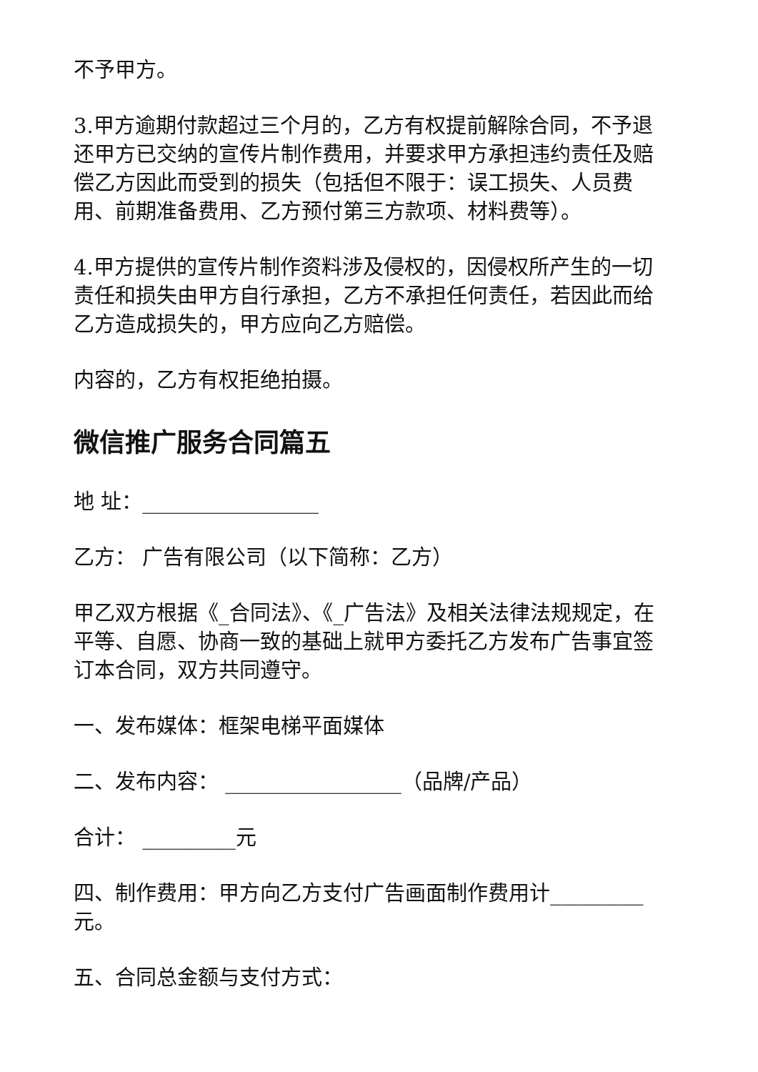不予甲方。
3.甲方逾期付款超过三个月的，乙方有权提前解除合同，不予退还甲方已交纳的宣传片制作费用，并要求甲方承担违约责任及赔偿乙方因此而受到的损失（包括但不限于：误工损失、人员费用、前期准备费用、乙方预付第三方款项、材料费等）。
4.甲方提供的宣传片制作资料涉及侵权的，因侵权所产生的一切责任和损失由甲方自行承担，乙方不承担任何责任，若因此而给乙方造成损失的，甲方应向乙方赔偿。
内容的，乙方有权拒绝拍摄。
微信推广服务合同篇五
地 址：_________________
乙方： 广告有限公司（以下简称：乙方）
甲乙双方根据《_合同法》、《_广告法》及相关法律法规规定，在平等、自愿、协商一致的基础上就甲方委托乙方发布广告事宜签订本合同，双方共同遵守。
一、发布媒体：框架电梯平面媒体
二、发布内容： _________________（品牌/产品）
合计： _________元
四、制作费用：甲方向乙方支付广告画面制作费用计_________元。
五、合同总金额与支付方式：